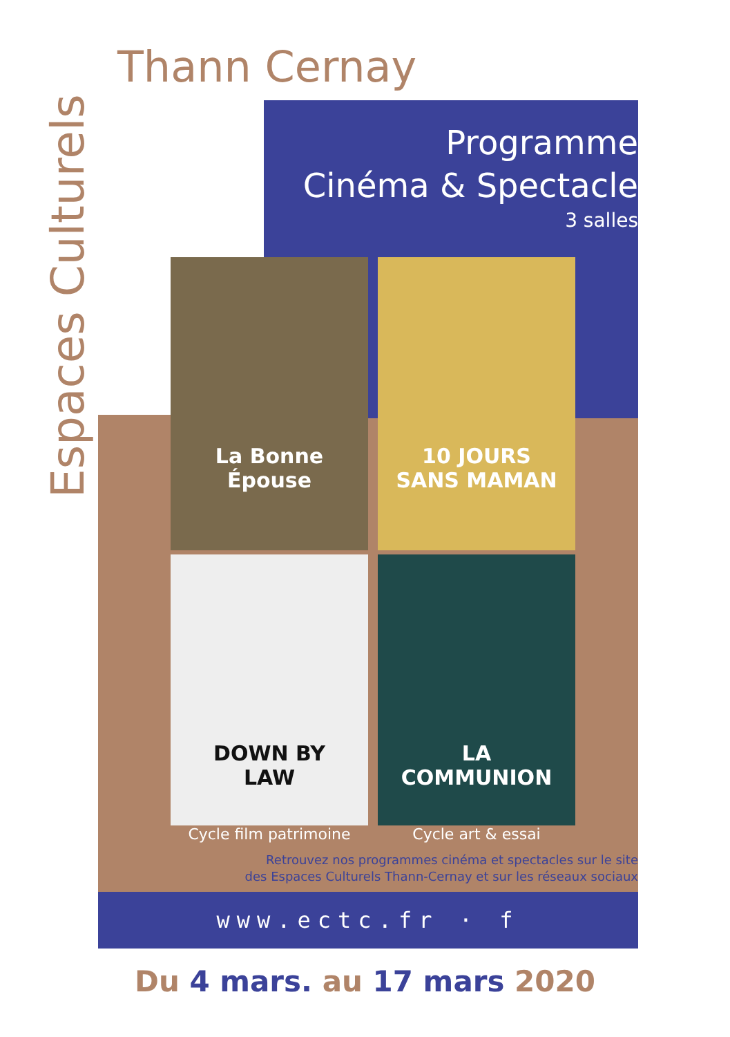Thann Cernay
Espaces Culturels
Programme
Cinéma & Spectacle
3 salles
La Bonne Épouse 10 JOURS SANS MAMAN
DOWN BY LAW LA COMMUNION
Cycle film patrimoine Cycle art & essai
Retrouvez nos programmes cinéma et spectacles sur le site
des Espaces Culturels Thann-Cernay et sur les réseaux sociaux
www.ectc.fr · f
Du 4 mars. au 17 mars 2020